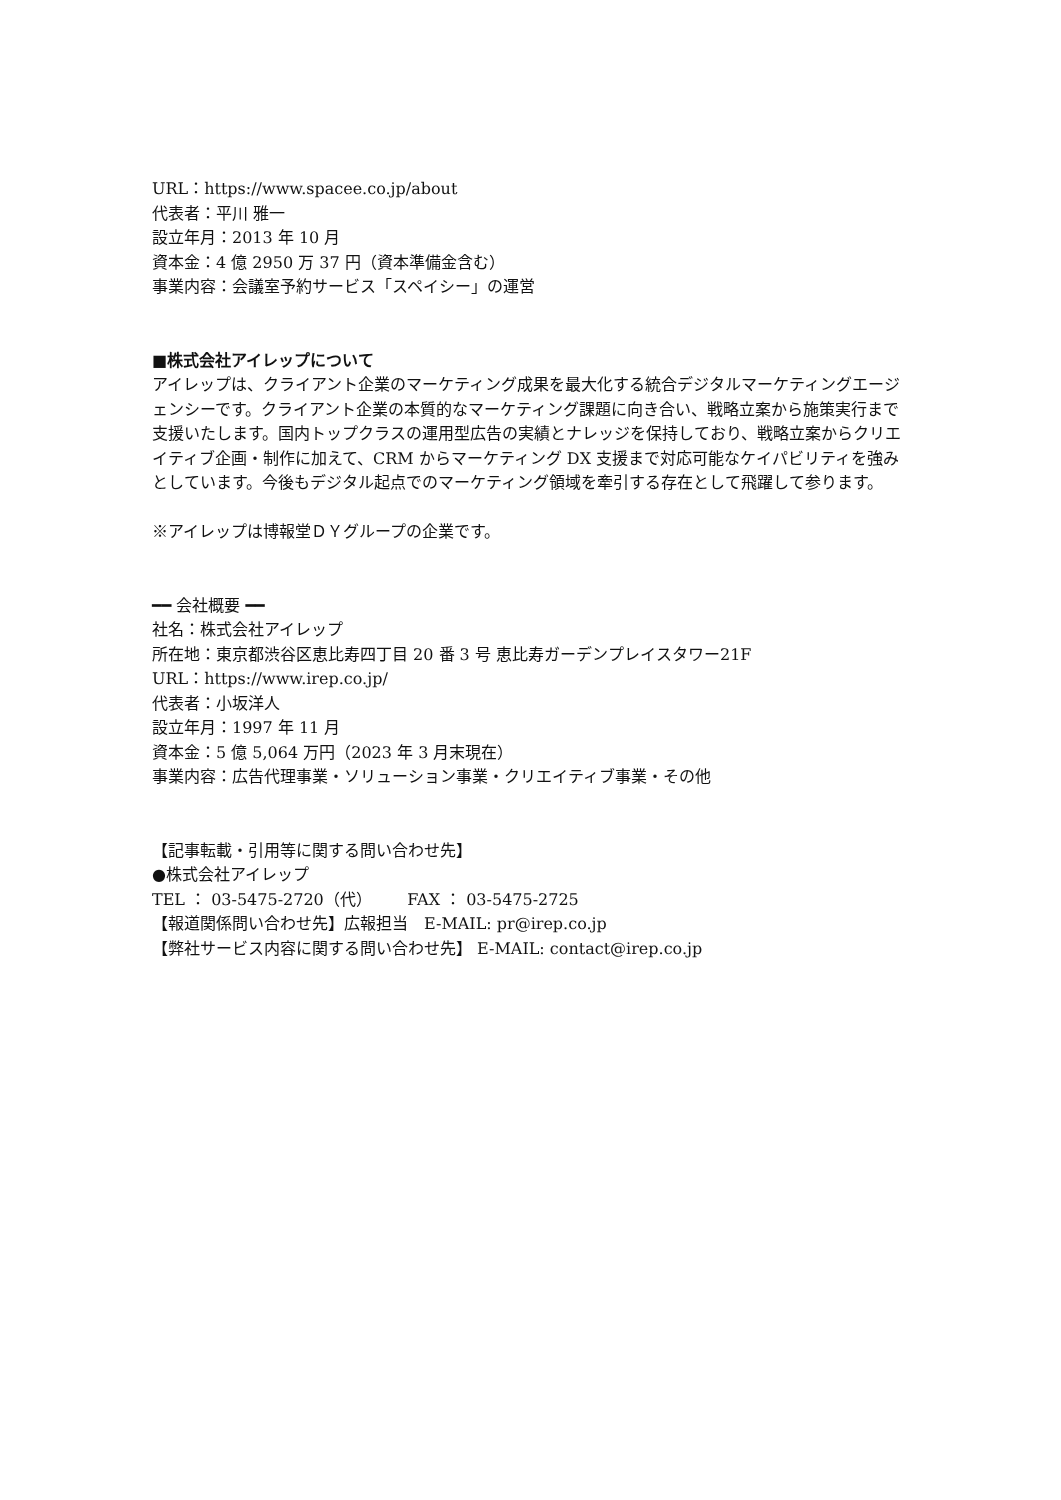URL：https://www.spacee.co.jp/about
代表者：平川 雅一
設立年月：2013 年 10 月
資本金：4 億 2950 万 37 円（資本準備金含む）
事業内容：会議室予約サービス「スペイシー」の運営
■株式会社アイレップについて
アイレップは、クライアント企業のマーケティング成果を最大化する統合デジタルマーケティングエージェンシーです。クライアント企業の本質的なマーケティング課題に向き合い、戦略立案から施策実行まで支援いたします。国内トップクラスの運用型広告の実績とナレッジを保持しており、戦略立案からクリエイティブ企画・制作に加えて、CRM からマーケティング DX 支援まで対応可能なケイパビリティを強みとしています。今後もデジタル起点でのマーケティング領域を牽引する存在として飛躍して参ります。
※アイレップは博報堂ＤＹグループの企業です。
━━ 会社概要 ━━
社名：株式会社アイレップ
所在地：東京都渋谷区恵比寿四丁目 20 番 3 号 恵比寿ガーデンプレイスタワー21F
URL：https://www.irep.co.jp/
代表者：小坂洋人
設立年月：1997 年 11 月
資本金：5 億 5,064 万円（2023 年 3 月末現在）
事業内容：広告代理事業・ソリューション事業・クリエイティブ事業・その他
【記事転載・引用等に関する問い合わせ先】
●株式会社アイレップ
TEL ： 03-5475-2720（代） FAX ： 03-5475-2725
【報道関係問い合わせ先】広報担当　E-MAIL: pr@irep.co.jp
【弊社サービス内容に関する問い合わせ先】 E-MAIL: contact@irep.co.jp